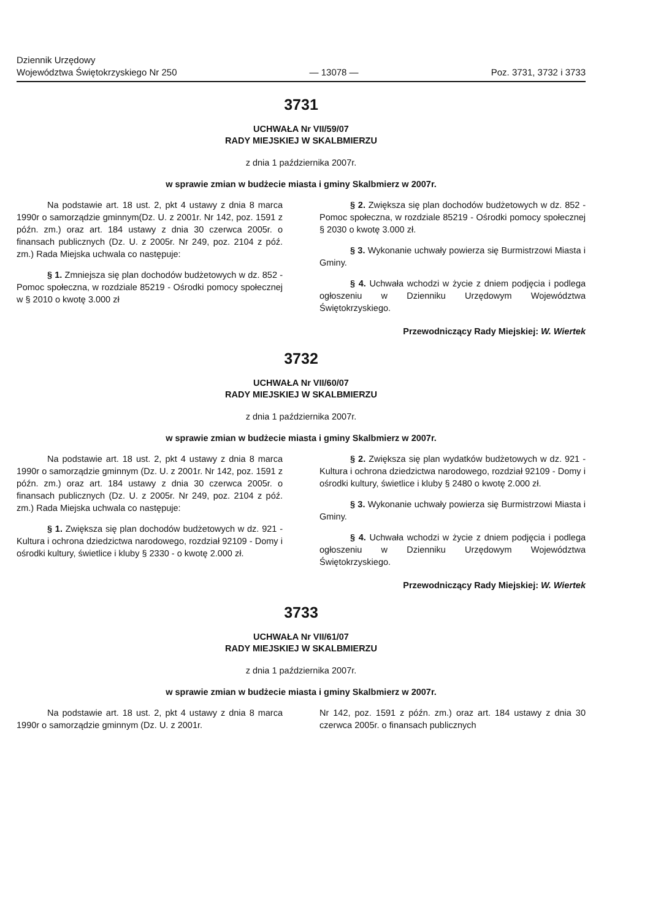Dziennik Urzędowy
Województwa Świętokrzyskiego Nr 250
— 13078 —
Poz. 3731, 3732 i 3733
3731
UCHWAŁA Nr VII/59/07
RADY MIEJSKIEJ W SKALBMIERZU
z dnia 1 października 2007r.
w sprawie zmian w budżecie miasta i gminy Skalbmierz w 2007r.
Na podstawie art. 18 ust. 2, pkt 4 ustawy z dnia 8 marca 1990r o samorządzie gminnym(Dz. U. z 2001r. Nr 142, poz. 1591 z późn. zm.) oraz art. 184 ustawy z dnia 30 czerwca 2005r. o finansach publicznych (Dz. U. z 2005r. Nr 249, poz. 2104 z póź. zm.) Rada Miejska uchwala co następuje:
§ 1. Zmniejsza się plan dochodów budżetowych w dz. 852 - Pomoc społeczna, w rozdziale 85219 - Ośrodki pomocy społecznej w § 2010 o kwotę 3.000 zł
§ 2. Zwiększa się plan dochodów budżetowych w dz. 852 - Pomoc społeczna, w rozdziale 85219 - Ośrodki pomocy społecznej § 2030 o kwotę 3.000 zł.
§ 3. Wykonanie uchwały powierza się Burmistrzowi Miasta i Gminy.
§ 4. Uchwała wchodzi w życie z dniem podjęcia i podlega ogłoszeniu w Dzienniku Urzędowym Województwa Świętokrzyskiego.
Przewodniczący Rady Miejskiej: W. Wiertek
3732
UCHWAŁA Nr VII/60/07
RADY MIEJSKIEJ W SKALBMIERZU
z dnia 1 października 2007r.
w sprawie zmian w budżecie miasta i gminy Skalbmierz w 2007r.
Na podstawie art. 18 ust. 2, pkt 4 ustawy z dnia 8 marca 1990r o samorządzie gminnym (Dz. U. z 2001r. Nr 142, poz. 1591 z późn. zm.) oraz art. 184 ustawy z dnia 30 czerwca 2005r. o finansach publicznych (Dz. U. z 2005r. Nr 249, poz. 2104 z póź. zm.) Rada Miejska uchwala co następuje:
§ 1. Zwiększa się plan dochodów budżetowych w dz. 921 - Kultura i ochrona dziedzictwa narodowego, rozdział 92109 - Domy i ośrodki kultury, świetlice i kluby § 2330 - o kwotę 2.000 zł.
§ 2. Zwiększa się plan wydatków budżetowych w dz. 921 - Kultura i ochrona dziedzictwa narodowego, rozdział 92109 - Domy i ośrodki kultury, świetlice i kluby § 2480 o kwotę 2.000 zł.
§ 3. Wykonanie uchwały powierza się Burmistrzowi Miasta i Gminy.
§ 4. Uchwała wchodzi w życie z dniem podjęcia i podlega ogłoszeniu w Dzienniku Urzędowym Województwa Świętokrzyskiego.
Przewodniczący Rady Miejskiej: W. Wiertek
3733
UCHWAŁA Nr VII/61/07
RADY MIEJSKIEJ W SKALBMIERZU
z dnia 1 października 2007r.
w sprawie zmian w budżecie miasta i gminy Skalbmierz w 2007r.
Na podstawie art. 18 ust. 2, pkt 4 ustawy z dnia 8 marca 1990r o samorządzie gminnym (Dz. U. z 2001r.
Nr 142, poz. 1591 z późn. zm.) oraz art. 184 ustawy z dnia 30 czerwca 2005r. o finansach publicznych